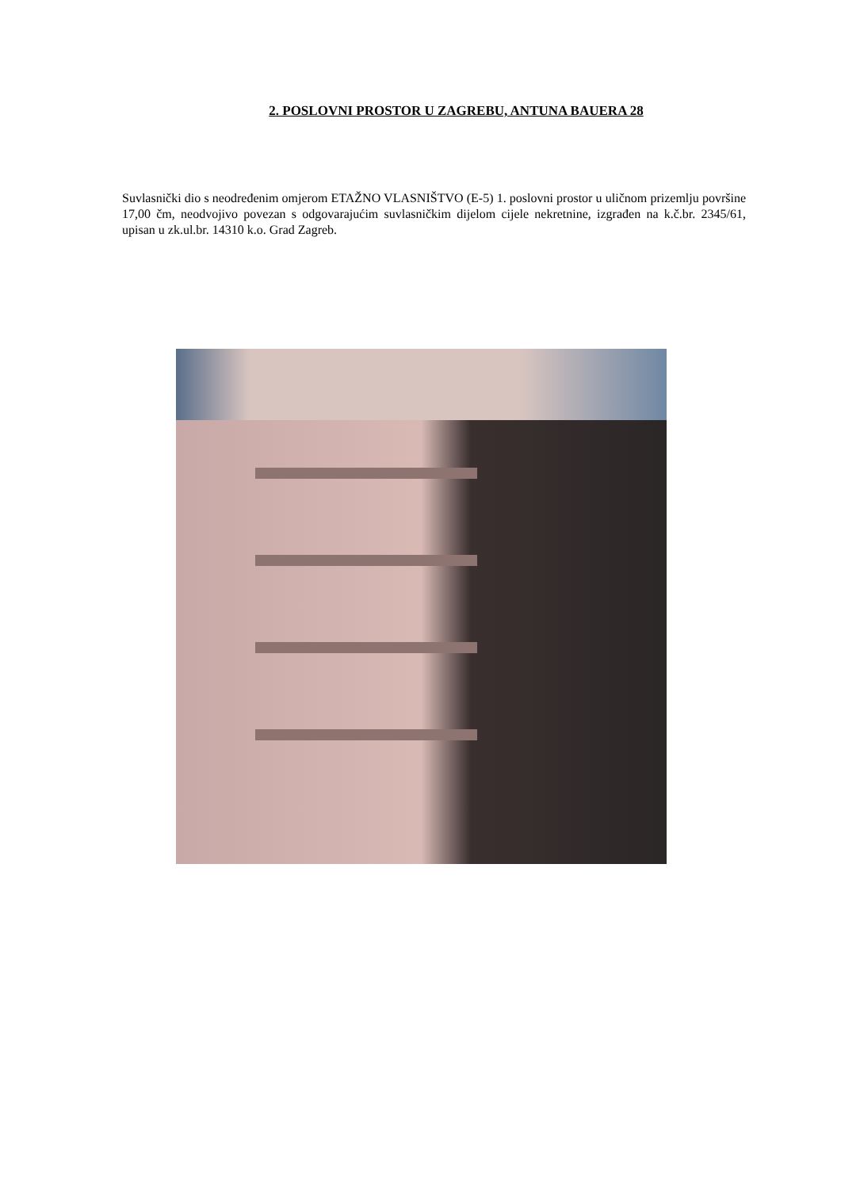2. POSLOVNI PROSTOR U ZAGREBU, ANTUNA BAUERA 28
Suvlasnički dio s neodređenim omjerom ETAŽNO VLASNIŠTVO (E-5) 1. poslovni prostor u uličnom prizemlju površine 17,00 čm, neodvojivo povezan s odgovarajućim suvlasničkim dijelom cijele nekretnine, izgrađen na k.č.br. 2345/61, upisan u zk.ul.br. 14310 k.o. Grad Zagreb.